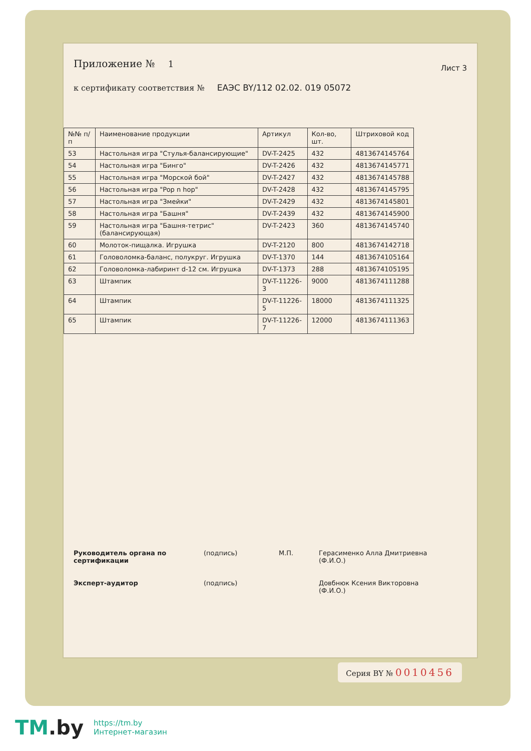Приложение № 1
Лист 3
к сертификату соответствия № ЕАЭС BY/112 02.02. 019 05072
| №№ п/п | Наименование продукции | Артикул | Кол-во, шт. | Штриховой код |
| --- | --- | --- | --- | --- |
| 53 | Настольная игра "Стулья-балансирующие" | DV-T-2425 | 432 | 4813674145764 |
| 54 | Настольная игра "Бинго" | DV-T-2426 | 432 | 4813674145771 |
| 55 | Настольная игра "Морской бой" | DV-T-2427 | 432 | 4813674145788 |
| 56 | Настольная игра "Pop n hop" | DV-T-2428 | 432 | 4813674145795 |
| 57 | Настольная игра "Змейки" | DV-T-2429 | 432 | 4813674145801 |
| 58 | Настольная игра "Башня" | DV-T-2439 | 432 | 4813674145900 |
| 59 | Настольная игра "Башня-тетрис"(балансирующая) | DV-T-2423 | 360 | 4813674145740 |
| 60 | Молоток-пищалка. Игрушка | DV-T-2120 | 800 | 4813674142718 |
| 61 | Головоломка-баланс, полукруг. Игрушка | DV-T-1370 | 144 | 4813674105164 |
| 62 | Головоломка-лабиринт d-12 см. Игрушка | DV-T-1373 | 288 | 4813674105195 |
| 63 | Штампик | DV-T-11226-3 | 9000 | 4813674111288 |
| 64 | Штампик | DV-T-11226-5 | 18000 | 4813674111325 |
| 65 | Штампик | DV-T-11226-7 | 12000 | 4813674111363 |
Руководитель органа по сертификации (подпись) М.П. Герасименко Алла Дмитриевна
(Ф.И.О.)
Эксперт-аудитор (подпись) Довбнюк Ксения Викторовна
(Ф.И.О.)
Серия BY № 0010456
TM.by
https://tm.by
Интернет-магазин